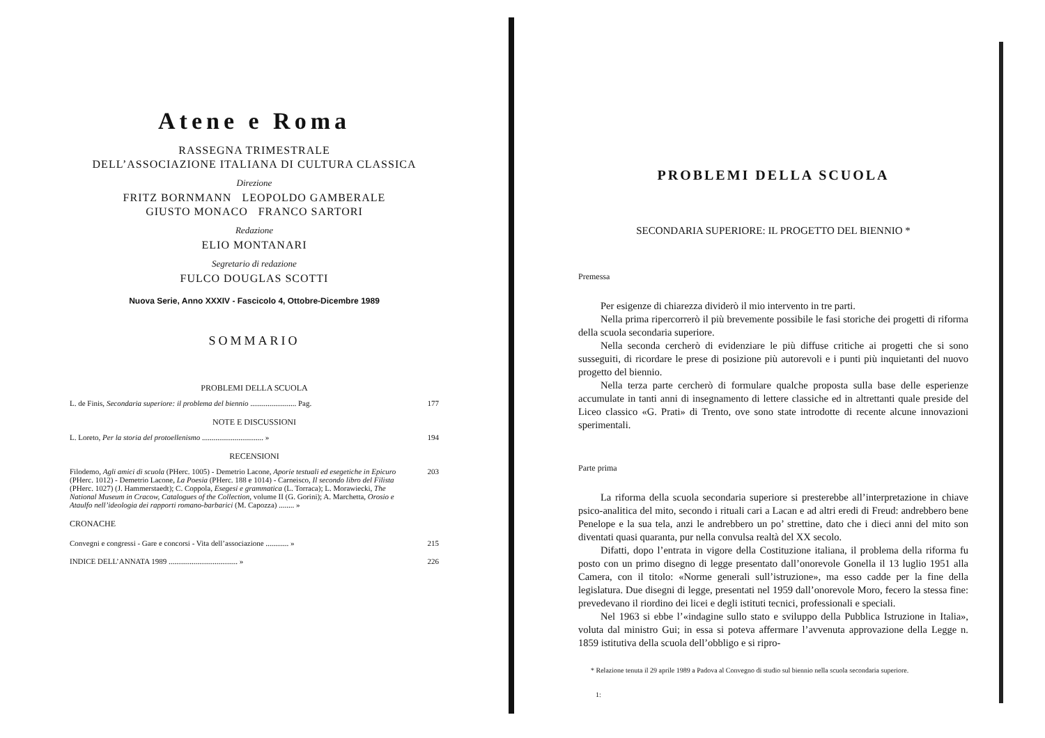Atene e Roma
RASSEGNA TRIMESTRALE
DELL’ASSOCIAZIONE ITALIANA DI CULTURA CLASSICA
Direzione
FRITZ BORNMANN LEOPOLDO GAMBERALE
GIUSTO MONACO FRANCO SARTORI
Redazione
ELIO MONTANARI
Segretario di redazione
FULCO DOUGLAS SCOTTI
Nuova Serie, Anno XXXIV - Fascicolo 4, Ottobre-Dicembre 1989
SOMMARIO
PROBLEMI DELLA SCUOLA
L. de Finis, Secondaria superiore: il problema del biennio ........................ Pag. 177
NOTE E DISCUSSIONI
L. Loreto, Per la storia del protoellenismo ................................ » 194
RECENSIONI
Filodemo, Agli amici di scuola (PHerc. 1005) - Demetrio Lacone, Aporie testuali ed esegetiche in Epicuro (PHerc. 1012) - Demetrio Lacone, La Poesia (PHerc. 188 e 1014) - Carneisco, Il secondo libro del Filista (PHerc. 1027) (J. Hammerstaedt); C. Coppola, Esegesi e grammatica (L. Torraca); L. Morawiecki, The National Museum in Cracow, Catalogues of the Collection, volume II (G. Gorini); A. Marchetta, Orosio e Ataulfo nell’ideologia dei rapporti romano-barbarici (M. Capozza) ........ » 203
CRONACHE
Convegni e congressi - Gare e concorsi - Vita dell’associazione ............ » 215
INDICE DELL’ANNATA 1989 .................................... » 226
PROBLEMI DELLA SCUOLA
SECONDARIA SUPERIORE: IL PROGETTO DEL BIENNIO *
Premessa
Per esigenze di chiarezza dividerò il mio intervento in tre parti.
Nella prima ripercorrerò il più brevemente possibile le fasi storiche dei progetti di riforma della scuola secondaria superiore.
Nella seconda cercherò di evidenziare le più diffuse critiche ai progetti che si sono susseguiti, di ricordare le prese di posizione più autorevoli e i punti più inquietanti del nuovo progetto del biennio.
Nella terza parte cercherò di formulare qualche proposta sulla base delle esperienze accumulate in tanti anni di insegnamento di lettere classiche ed in altrettanti quale preside del Liceo classico «G. Prati» di Trento, ove sono state introdotte di recente alcune innovazioni sperimentali.
Parte prima
La riforma della scuola secondaria superiore si presterebbe all’interpretazione in chiave psico-analitica del mito, secondo i rituali cari a Lacan e ad altri eredi di Freud: andrebbero bene Penelope e la sua tela, anzi le andrebbero un po’ strettine, dato che i dieci anni del mito son diventati quasi quaranta, pur nella convulsa realtà del XX secolo.
Difatti, dopo l’entrata in vigore della Costituzione italiana, il problema della riforma fu posto con un primo disegno di legge presentato dall’onorevole Gonella il 13 luglio 1951 alla Camera, con il titolo: «Norme generali sull’istruzione», ma esso cadde per la fine della legislatura. Due disegni di legge, presentati nel 1959 dall’onorevole Moro, fecero la stessa fine: prevedevano il riordino dei licei e degli istituti tecnici, professionali e speciali.
Nel 1963 si ebbe l’«indagine sullo stato e sviluppo della Pubblica Istruzione in Italia», voluta dal ministro Gui; in essa si poteva affermare l’avvenuta approvazione della Legge n. 1859 istitutiva della scuola dell’obbligo e si ripro-
* Relazione tenuta il 29 aprile 1989 a Padova al Convegno di studio sul biennio nella scuola secondaria superiore.
1: